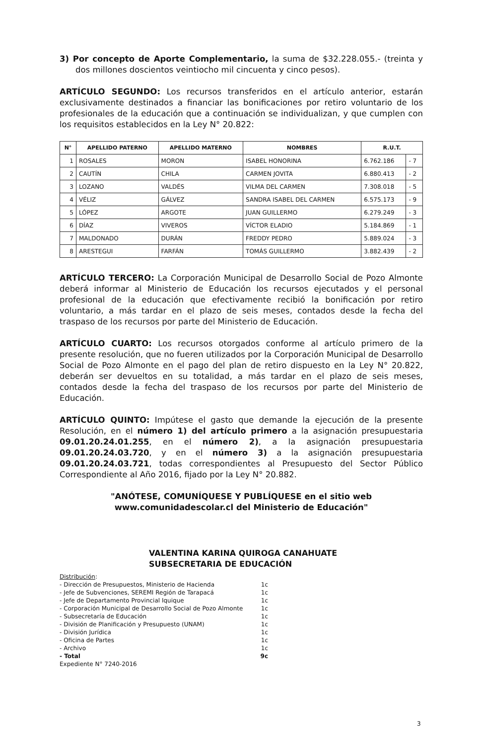3) Por concepto de Aporte Complementario, la suma de $32.228.055.- (treinta y dos millones doscientos veintiocho mil cincuenta y cinco pesos).
ARTÍCULO SEGUNDO: Los recursos transferidos en el artículo anterior, estarán exclusivamente destinados a financiar las bonificaciones por retiro voluntario de los profesionales de la educación que a continuación se individualizan, y que cumplen con los requisitos establecidos en la Ley N° 20.822:
| N° | APELLIDO PATERNO | APELLIDO MATERNO | NOMBRES | R.U.T. | |
| --- | --- | --- | --- | --- | --- |
| 1 | ROSALES | MORON | ISABEL HONORINA | 6.762.186 | - 7 |
| 2 | CAUTÍN | CHILA | CARMEN JOVITA | 6.880.413 | - 2 |
| 3 | LOZANO | VALDÉS | VILMA DEL CARMEN | 7.308.018 | - 5 |
| 4 | VÉLIZ | GÁLVEZ | SANDRA ISABEL DEL CARMEN | 6.575.173 | - 9 |
| 5 | LÓPEZ | ARGOTE | JUAN GUILLERMO | 6.279.249 | - 3 |
| 6 | DÍAZ | VIVEROS | VÍCTOR ELADIO | 5.184.869 | - 1 |
| 7 | MALDONADO | DURÁN | FREDDY PEDRO | 5.889.024 | - 3 |
| 8 | ARESTEGUI | FARFÁN | TOMÁS GUILLERMO | 3.882.439 | - 2 |
ARTÍCULO TERCERO: La Corporación Municipal de Desarrollo Social de Pozo Almonte deberá informar al Ministerio de Educación los recursos ejecutados y el personal profesional de la educación que efectivamente recibió la bonificación por retiro voluntario, a más tardar en el plazo de seis meses, contados desde la fecha del traspaso de los recursos por parte del Ministerio de Educación.
ARTÍCULO CUARTO: Los recursos otorgados conforme al artículo primero de la presente resolución, que no fueren utilizados por la Corporación Municipal de Desarrollo Social de Pozo Almonte en el pago del plan de retiro dispuesto en la Ley N° 20.822, deberán ser devueltos en su totalidad, a más tardar en el plazo de seis meses, contados desde la fecha del traspaso de los recursos por parte del Ministerio de Educación.
ARTÍCULO QUINTO: Impútese el gasto que demande la ejecución de la presente Resolución, en el número 1) del artículo primero a la asignación presupuestaria 09.01.20.24.01.255, en el número 2), a la asignación presupuestaria 09.01.20.24.03.720, y en el número 3) a la asignación presupuestaria 09.01.20.24.03.721, todas correspondientes al Presupuesto del Sector Público Correspondiente al Año 2016, fijado por la Ley N° 20.882.
"ANÓTESE, COMUNÍQUESE Y PUBLÍQUESE en el sitio web www.comunidadescolar.cl del Ministerio de Educación"
VALENTINA KARINA QUIROGA CANAHUATE
SUBSECRETARIA DE EDUCACIÓN
Distribución:
- Dirección de Presupuestos, Ministerio de Hacienda 1c
- Jefe de Subvenciones, SEREMI Región de Tarapacá 1c
- Jefe de Departamento Provincial Iquique 1c
- Corporación Municipal de Desarrollo Social de Pozo Almonte 1c
- Subsecretaría de Educación 1c
- División de Planificación y Presupuesto (UNAM) 1c
- División Jurídica 1c
- Oficina de Partes 1c
- Archivo 1c
- Total 9c
Expediente N° 7240-2016
3